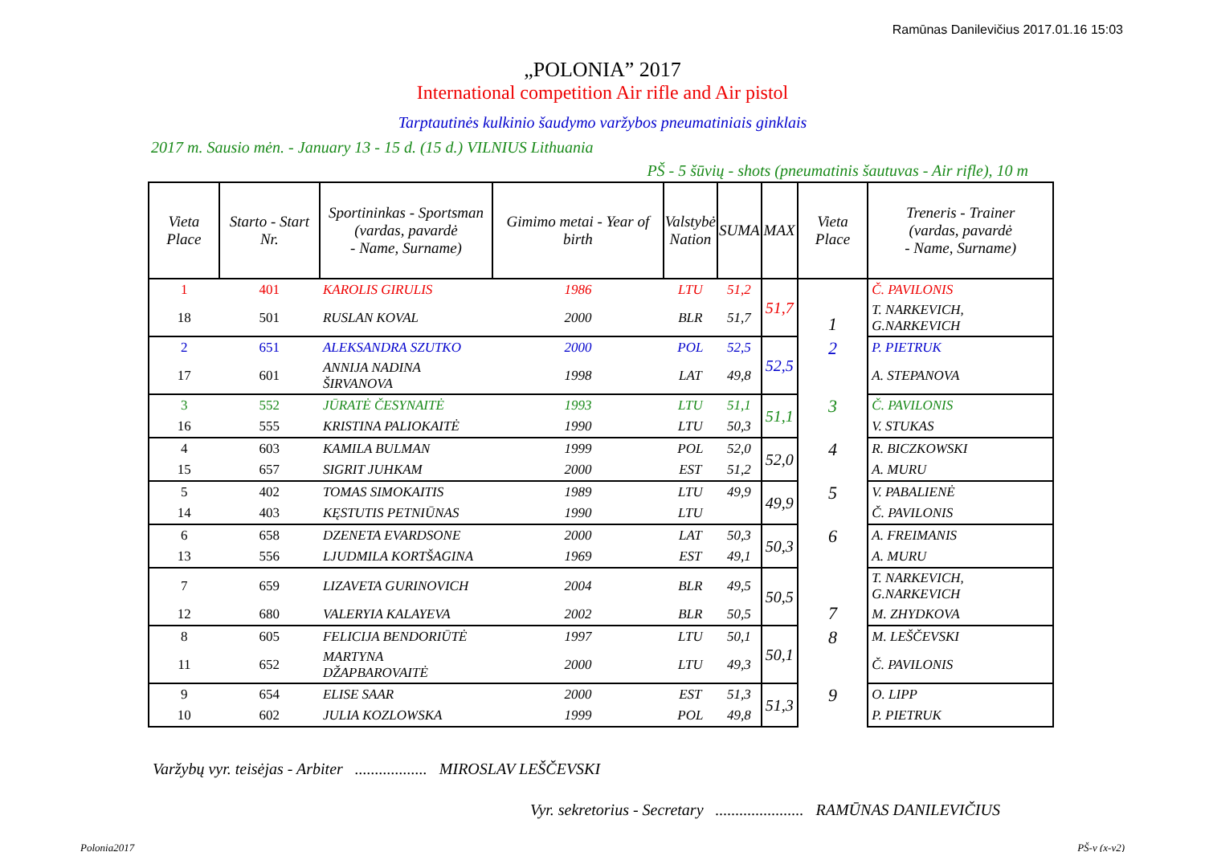Ramūnas Danilevičius 2017.01.16 15:03
„POLONIA” 2017
International competition Air rifle and Air pistol
Tarptautinės kulkinio šaudymo varžybos pneumatiniais ginklais
2017 m. Sausio mėn. - January 13 - 15 d. (15 d.) VILNIUS Lithuania
PŠ - 5 šūvių - shots (pneumatinis šautuvas - Air rifle), 10 m
| Vieta Place | Starto - Start Nr. | Sportininkas - Sportsman (vardas, pavardė - Name, Surname) | Gimimo metai - Year of birth | Valstybė Nation | SUMA | MAX | Vieta Place | Treneris - Trainer (vardas, pavardė - Name, Surname) |
| --- | --- | --- | --- | --- | --- | --- | --- | --- |
| 1 | 401 | KAROLIS GIRULIS | 1986 | LTU | 51,2 | 51,7 | 1 | Č. PAVILONIS |
| 18 | 501 | RUSLAN KOVAL | 2000 | BLR | 51,7 | | | T. NARKEVICH, G.NARKEVICH |
| 2 | 651 | ALEKSANDRA SZUTKO | 2000 | POL | 52,5 | 52,5 | 2 | P. PIETRUK |
| 17 | 601 | ANNIJA NADINA ŠIRVANOVA | 1998 | LAT | 49,8 | | | A. STEPANOVA |
| 3 | 552 | JŪRATĖ ČESYNAITĖ | 1993 | LTU | 51,1 | 51,1 | 3 | Č. PAVILONIS |
| 16 | 555 | KRISTINA PALIOKAITĖ | 1990 | LTU | 50,3 | | | V. STUKAS |
| 4 | 603 | KAMILA BULMAN | 1999 | POL | 52,0 | 52,0 | 4 | R. BICZKOWSKI |
| 15 | 657 | SIGRIT JUHKAM | 2000 | EST | 51,2 | | | A. MURU |
| 5 | 402 | TOMAS SIMOKAITIS | 1989 | LTU | 49,9 | 49,9 | 5 | V. PABALIENĖ |
| 14 | 403 | KĘSTUTIS PETNIŪNAS | 1990 | LTU | | | | Č. PAVILONIS |
| 6 | 658 | DZENETA EVARDSONE | 2000 | LAT | 50,3 | 50,3 | 6 | A. FREIMANIS |
| 13 | 556 | LJUDMILA KORTŠAGINA | 1969 | EST | 49,1 | | | A. MURU |
| 7 | 659 | LIZAVETA GURINOVICH | 2004 | BLR | 49,5 | 50,5 | 7 | T. NARKEVICH, G.NARKEVICH |
| 12 | 680 | VALERYIA KALAYEVA | 2002 | BLR | 50,5 | | | M. ZHYDKOVA |
| 8 | 605 | FELICIJA BENDORIŪTĖ | 1997 | LTU | 50,1 | 50,1 | 8 | M. LEŠČEVSKI |
| 11 | 652 | MARTYNA DŽAPBAROVAITĖ | 2000 | LTU | 49,3 | | | Č. PAVILONIS |
| 9 | 654 | ELISE SAAR | 2000 | EST | 51,3 | 51,3 | 9 | O. LIPP |
| 10 | 602 | JULIA KOZLOWSKA | 1999 | POL | 49,8 | | | P. PIETRUK |
Varžybų vyr. teisėjas - Arbiter .................. MIROSLAV LEŠČEVSKI
Vyr. sekretorius - Secretary ...................... RAMŪNAS DANILEVIČIUS
Polonia2017 PŠ-v (x-v2)